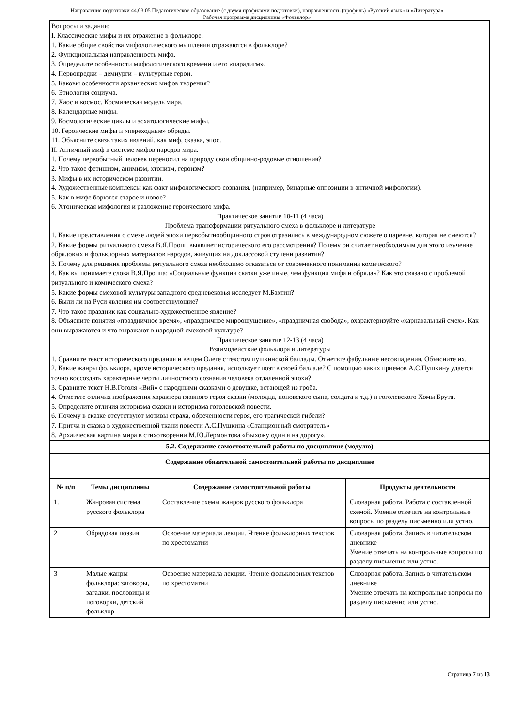Направление подготовки 44.03.05 Педагогическое образование (с двумя профилями подготовки), направленность (профиль) «Русский язык» и «Литература»
Рабочая программа дисциплины «Фольклор»
Вопросы и задания:
I. Классические мифы и их отражение в фольклоре.
1. Какие общие свойства мифологического мышления отражаются в фольклоре?
2. Функциональная направленность мифа.
3. Определите особенности мифологического времени и его «парадигм».
4. Первопредки – демиурги – культурные герои.
5. Каковы особенности архаических мифов творения?
6. Этиология социума.
7. Хаос и космос. Космическая модель мира.
8. Календарные мифы.
9. Космологические циклы и эсхатологические мифы.
10. Героические мифы и «переходные» обряды.
11. Объясните связь таких явлений, как миф, сказка, эпос.
II. Античный миф в системе мифов народов мира.
1. Почему первобытный человек переносил на природу свои общинно-родовые отношения?
2. Что такое фетишизм, анимизм, хтонизм, героизм?
3. Мифы в их историческом развитии.
4. Художественные комплексы как факт мифологического сознания. (например, бинарные оппозиции в античной мифологии).
5. Как в мифе борются старое и новое?
6. Хтоническая мифология и разложение героического мифа.
Практическое занятие 10-11 (4 часа)
Проблема трансформации ритуального смеха в фольклоре и литературе
1. Какие представления о смехе людей эпохи первобытнообщинного строя отразились в международном сюжете о царевне, которая не смеются?
2. Какие формы ритуального смеха В.Я.Пропп выявляет исторического его рассмотрения? Почему он считает необходимым для этого изучение обрядовых и фольклорных материалов народов, живущих на доклассовой ступени развития?
3. Почему для решения проблемы ритуального смеха необходимо отказаться от современного понимания комического?
4. Как вы понимаете слова В.Я.Проппа: «Социальные функции сказки уже иные, чем функции мифа и обряда»? Как это связано с проблемой ритуального и комического смеха?
5. Какие формы смеховой культуры западного средневековья исследует М.Бахтин?
6. Были ли на Руси явления им соответствующие?
7. Что такое праздник как социально-художественное явление?
8. Объясните понятия «праздничное время», «праздничное мироощущение», «праздничная свобода», охарактеризуйте «карнавальный смех». Как они выражаются и что выражают в народной смеховой культуре?
Практическое занятие 12-13 (4 часа)
Взаимодействие фольклора и литературы
1. Сравните текст исторического предания и вещем Олеге с текстом пушкинской баллады. Отметьте фабульные несовпадения. Объясните их.
2. Какие жанры фольклора, кроме исторического предания, использует поэт в своей балладе? С помощью каких приемов А.С.Пушкину удается точно воссоздать характерные черты личностного сознания человека отдаленной эпохи?
3. Сравните текст Н.В.Гоголя «Вий» с народными сказками о девушке, встающей из гроба.
4. Отметьте отличия изображения характера главного героя сказки (молодца, поповского сына, солдата и т.д.) и гоголевского Хомы Брута.
5. Определите отличия историзма сказки и историзма гоголевской повести.
6. Почему в сказке отсутствуют мотивы страха, обреченности героя, его трагической гибели?
7. Притча и сказка в художественной ткани повести А.С.Пушкина «Станционный смотритель»
8. Архаическая картина мира в стихотворении М.Ю.Лермонтова «Выхожу один я на дорогу».
5.2. Содержание самостоятельной работы по дисциплине (модулю)
Содержание обязательной самостоятельной работы по дисциплине
| № п/п | Темы дисциплины | Содержание самостоятельной работы | Продукты деятельности |
| --- | --- | --- | --- |
| 1. | Жанровая система русского фольклора | Составление схемы жанров русского фольклора | Словарная работа. Работа с составленной схемой. Умение отвечать на контрольные вопросы по разделу письменно или устно. |
| 2 | Обрядовая поэзия | Освоение материала лекции. Чтение фольклорных текстов по хрестоматии | Словарная работа. Запись в читательском дневнике Умение отвечать на контрольные вопросы по разделу письменно или устно. |
| 3 | Малые жанры фольклора: заговоры, загадки, пословицы и поговорки, детский фольклор | Освоение материала лекции. Чтение фольклорных текстов по хрестоматии | Словарная работа. Запись в читательском дневнике Умение отвечать на контрольные вопросы по разделу письменно или устно. |
Страница 7 из 13